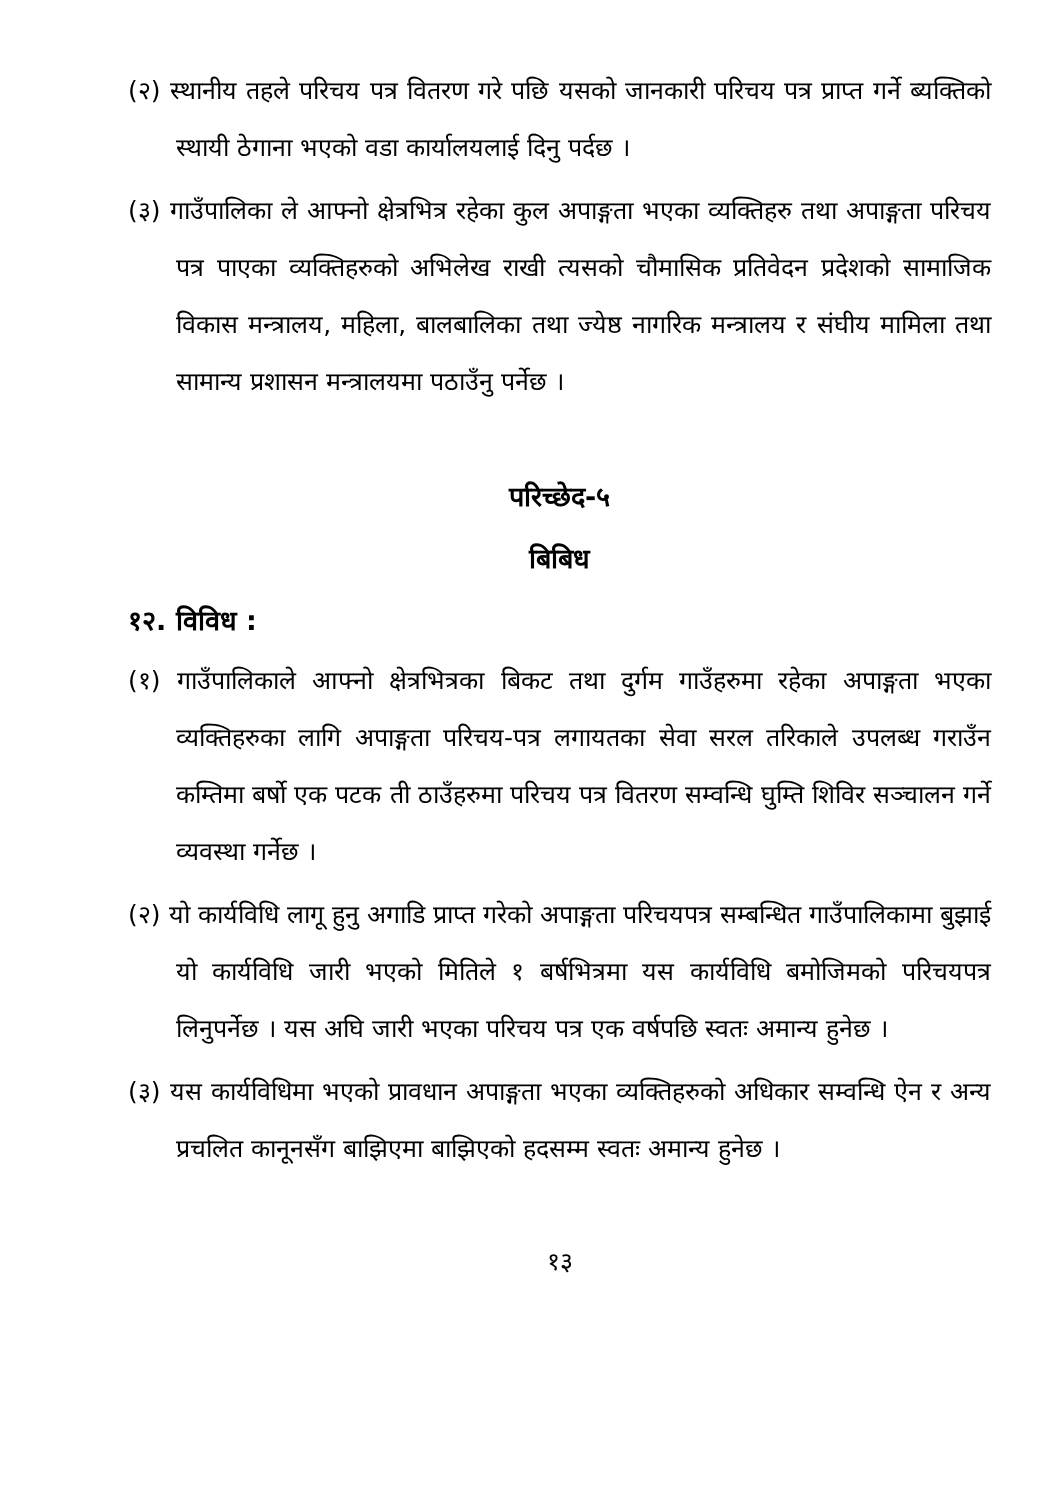(२) स्थानीय तहले परिचय पत्र वितरण गरे पछि यसको जानकारी परिचय पत्र प्राप्त गर्ने ब्यक्तिको स्थायी ठेगाना भएको वडा कार्यालयलाई दिनु पर्दछ ।
(३) गाउँपालिका ले आफ्नो क्षेत्रभित्र रहेका कुल अपाङ्गता भएका व्यक्तिहरु तथा अपाङ्गता परिचय पत्र पाएका व्यक्तिहरुको अभिलेख राखी त्यसको चौमासिक प्रतिवेदन प्रदेशको सामाजिक विकास मन्त्रालय, महिला, बालबालिका तथा ज्येष्ठ नागरिक मन्त्रालय र संघीय मामिला तथा सामान्य प्रशासन मन्त्रालयमा पठाउँनु पर्नेछ ।
परिच्छेद-५
बिबिध
१२. विविध :
(१) गाउँपालिकाले आफ्नो क्षेत्रभित्रका बिकट तथा दुर्गम गाउँहरुमा रहेका अपाङ्गता भएका व्यक्तिहरुका लागि अपाङ्गता परिचय-पत्र लगायतका सेवा सरल तरिकाले उपलब्ध गराउँन कम्तिमा बर्षो एक पटक ती ठाउँहरुमा परिचय पत्र वितरण सम्वन्धि घुम्ति शिविर सञ्चालन गर्ने व्यवस्था गर्नेछ ।
(२) यो कार्यविधि लागू हुनु अगाडि प्राप्त गरेको अपाङ्गता परिचयपत्र सम्बन्धित गाउँपालिकामा बुझाई यो कार्यविधि जारी भएको मितिले १ बर्षभित्रमा यस कार्यविधि बमोजिमको परिचयपत्र लिनुपर्नेछ । यस अघि जारी भएका परिचय पत्र एक वर्षपछि स्वतः अमान्य हुनेछ ।
(३) यस कार्यविधिमा भएको प्रावधान अपाङ्गता भएका व्यक्तिहरुको अधिकार सम्वन्धि ऐन र अन्य प्रचलित कानूनसँग बाझिएमा बाझिएको हदसम्म स्वतः अमान्य हुनेछ ।
१३